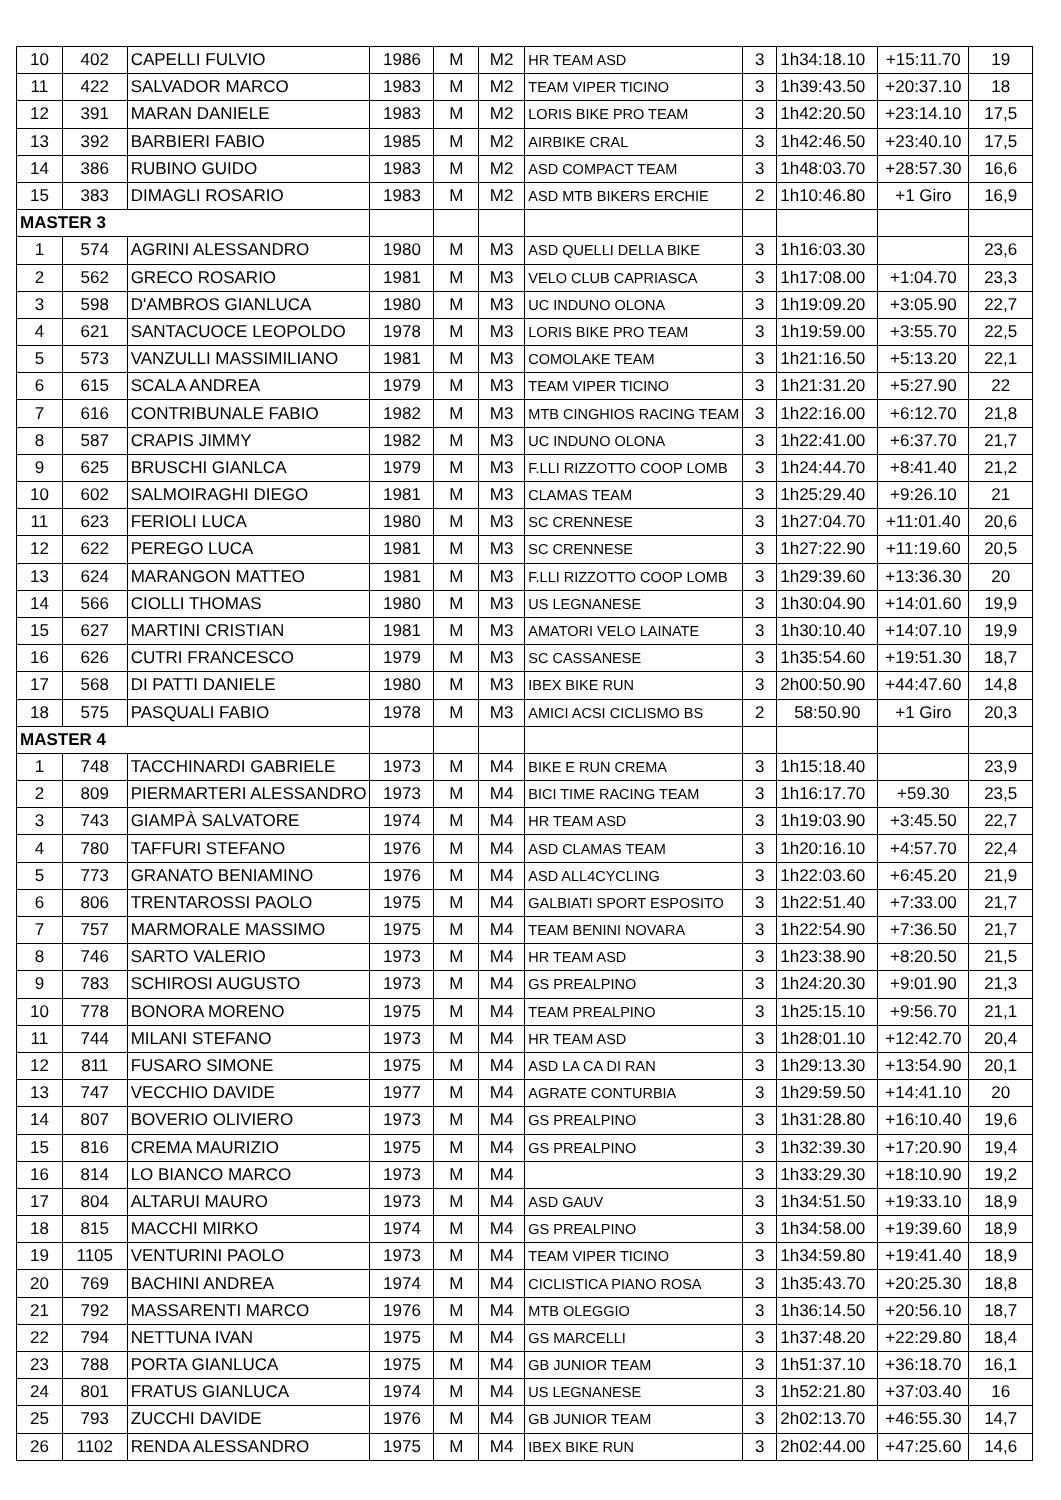| 10 | 402 | CAPELLI FULVIO | 1986 | M | M2 | HR TEAM ASD | 3 | 1h34:18.10 | +15:11.70 | 19 |
| 11 | 422 | SALVADOR MARCO | 1983 | M | M2 | TEAM VIPER TICINO | 3 | 1h39:43.50 | +20:37.10 | 18 |
| 12 | 391 | MARAN DANIELE | 1983 | M | M2 | LORIS BIKE PRO TEAM | 3 | 1h42:20.50 | +23:14.10 | 17,5 |
| 13 | 392 | BARBIERI FABIO | 1985 | M | M2 | AIRBIKE CRAL | 3 | 1h42:46.50 | +23:40.10 | 17,5 |
| 14 | 386 | RUBINO GUIDO | 1983 | M | M2 | ASD COMPACT TEAM | 3 | 1h48:03.70 | +28:57.30 | 16,6 |
| 15 | 383 | DIMAGLI ROSARIO | 1983 | M | M2 | ASD MTB BIKERS ERCHIE | 2 | 1h10:46.80 | +1 Giro | 16,9 |
| MASTER 3 | | | | | | | | | | |
| 1 | 574 | AGRINI ALESSANDRO | 1980 | M | M3 | ASD QUELLI DELLA BIKE | 3 | 1h16:03.30 | | 23,6 |
| 2 | 562 | GRECO ROSARIO | 1981 | M | M3 | VELO CLUB CAPRIASCA | 3 | 1h17:08.00 | +1:04.70 | 23,3 |
| 3 | 598 | D'AMBROS GIANLUCA | 1980 | M | M3 | UC INDUNO OLONA | 3 | 1h19:09.20 | +3:05.90 | 22,7 |
| 4 | 621 | SANTACUOCE LEOPOLDO | 1978 | M | M3 | LORIS BIKE PRO TEAM | 3 | 1h19:59.00 | +3:55.70 | 22,5 |
| 5 | 573 | VANZULLI MASSIMILIANO | 1981 | M | M3 | COMOLAKE TEAM | 3 | 1h21:16.50 | +5:13.20 | 22,1 |
| 6 | 615 | SCALA ANDREA | 1979 | M | M3 | TEAM VIPER TICINO | 3 | 1h21:31.20 | +5:27.90 | 22 |
| 7 | 616 | CONTRIBUNALE FABIO | 1982 | M | M3 | MTB CINGHIOS RACING TEAM | 3 | 1h22:16.00 | +6:12.70 | 21,8 |
| 8 | 587 | CRAPIS JIMMY | 1982 | M | M3 | UC INDUNO OLONA | 3 | 1h22:41.00 | +6:37.70 | 21,7 |
| 9 | 625 | BRUSCHI GIANLCA | 1979 | M | M3 | F.LLI RIZZOTTO COOP LOMB | 3 | 1h24:44.70 | +8:41.40 | 21,2 |
| 10 | 602 | SALMOIRAGHI DIEGO | 1981 | M | M3 | CLAMAS TEAM | 3 | 1h25:29.40 | +9:26.10 | 21 |
| 11 | 623 | FERIOLI LUCA | 1980 | M | M3 | SC CRENNESE | 3 | 1h27:04.70 | +11:01.40 | 20,6 |
| 12 | 622 | PEREGO LUCA | 1981 | M | M3 | SC CRENNESE | 3 | 1h27:22.90 | +11:19.60 | 20,5 |
| 13 | 624 | MARANGON MATTEO | 1981 | M | M3 | F.LLI RIZZOTTO COOP LOMB | 3 | 1h29:39.60 | +13:36.30 | 20 |
| 14 | 566 | CIOLLI THOMAS | 1980 | M | M3 | US LEGNANESE | 3 | 1h30:04.90 | +14:01.60 | 19,9 |
| 15 | 627 | MARTINI CRISTIAN | 1981 | M | M3 | AMATORI VELO LAINATE | 3 | 1h30:10.40 | +14:07.10 | 19,9 |
| 16 | 626 | CUTRI FRANCESCO | 1979 | M | M3 | SC CASSANESE | 3 | 1h35:54.60 | +19:51.30 | 18,7 |
| 17 | 568 | DI PATTI DANIELE | 1980 | M | M3 | IBEX BIKE RUN | 3 | 2h00:50.90 | +44:47.60 | 14,8 |
| 18 | 575 | PASQUALI FABIO | 1978 | M | M3 | AMICI ACSI CICLISMO BS | 2 | 58:50.90 | +1 Giro | 20,3 |
| MASTER 4 | | | | | | | | | | |
| 1 | 748 | TACCHINARDI GABRIELE | 1973 | M | M4 | BIKE E RUN CREMA | 3 | 1h15:18.40 | | 23,9 |
| 2 | 809 | PIERMARTERI ALESSANDRO | 1973 | M | M4 | BICI TIME RACING TEAM | 3 | 1h16:17.70 | +59.30 | 23,5 |
| 3 | 743 | GIAMPÀ SALVATORE | 1974 | M | M4 | HR TEAM ASD | 3 | 1h19:03.90 | +3:45.50 | 22,7 |
| 4 | 780 | TAFFURI STEFANO | 1976 | M | M4 | ASD CLAMAS TEAM | 3 | 1h20:16.10 | +4:57.70 | 22,4 |
| 5 | 773 | GRANATO BENIAMINO | 1976 | M | M4 | ASD ALL4CYCLING | 3 | 1h22:03.60 | +6:45.20 | 21,9 |
| 6 | 806 | TRENTAROSSI PAOLO | 1975 | M | M4 | GALBIATI SPORT ESPOSITO | 3 | 1h22:51.40 | +7:33.00 | 21,7 |
| 7 | 757 | MARMORALE MASSIMO | 1975 | M | M4 | TEAM BENINI NOVARA | 3 | 1h22:54.90 | +7:36.50 | 21,7 |
| 8 | 746 | SARTO VALERIO | 1973 | M | M4 | HR TEAM ASD | 3 | 1h23:38.90 | +8:20.50 | 21,5 |
| 9 | 783 | SCHIROSI AUGUSTO | 1973 | M | M4 | GS PREALPINO | 3 | 1h24:20.30 | +9:01.90 | 21,3 |
| 10 | 778 | BONORA MORENO | 1975 | M | M4 | TEAM PREALPINO | 3 | 1h25:15.10 | +9:56.70 | 21,1 |
| 11 | 744 | MILANI STEFANO | 1973 | M | M4 | HR TEAM ASD | 3 | 1h28:01.10 | +12:42.70 | 20,4 |
| 12 | 811 | FUSARO SIMONE | 1975 | M | M4 | ASD LA CA DI RAN | 3 | 1h29:13.30 | +13:54.90 | 20,1 |
| 13 | 747 | VECCHIO DAVIDE | 1977 | M | M4 | AGRATE CONTURBIA | 3 | 1h29:59.50 | +14:41.10 | 20 |
| 14 | 807 | BOVERIO OLIVIERO | 1973 | M | M4 | GS PREALPINO | 3 | 1h31:28.80 | +16:10.40 | 19,6 |
| 15 | 816 | CREMA MAURIZIO | 1975 | M | M4 | GS PREALPINO | 3 | 1h32:39.30 | +17:20.90 | 19,4 |
| 16 | 814 | LO BIANCO MARCO | 1973 | M | M4 | | 3 | 1h33:29.30 | +18:10.90 | 19,2 |
| 17 | 804 | ALTARUI MAURO | 1973 | M | M4 | ASD GAUV | 3 | 1h34:51.50 | +19:33.10 | 18,9 |
| 18 | 815 | MACCHI MIRKO | 1974 | M | M4 | GS PREALPINO | 3 | 1h34:58.00 | +19:39.60 | 18,9 |
| 19 | 1105 | VENTURINI PAOLO | 1973 | M | M4 | TEAM VIPER TICINO | 3 | 1h34:59.80 | +19:41.40 | 18,9 |
| 20 | 769 | BACHINI ANDREA | 1974 | M | M4 | CICLISTICA PIANO ROSA | 3 | 1h35:43.70 | +20:25.30 | 18,8 |
| 21 | 792 | MASSARENTI MARCO | 1976 | M | M4 | MTB OLEGGIO | 3 | 1h36:14.50 | +20:56.10 | 18,7 |
| 22 | 794 | NETTUNA IVAN | 1975 | M | M4 | GS MARCELLI | 3 | 1h37:48.20 | +22:29.80 | 18,4 |
| 23 | 788 | PORTA GIANLUCA | 1975 | M | M4 | GB JUNIOR TEAM | 3 | 1h51:37.10 | +36:18.70 | 16,1 |
| 24 | 801 | FRATUS GIANLUCA | 1974 | M | M4 | US LEGNANESE | 3 | 1h52:21.80 | +37:03.40 | 16 |
| 25 | 793 | ZUCCHI DAVIDE | 1976 | M | M4 | GB JUNIOR TEAM | 3 | 2h02:13.70 | +46:55.30 | 14,7 |
| 26 | 1102 | RENDA ALESSANDRO | 1975 | M | M4 | IBEX BIKE RUN | 3 | 2h02:44.00 | +47:25.60 | 14,6 |